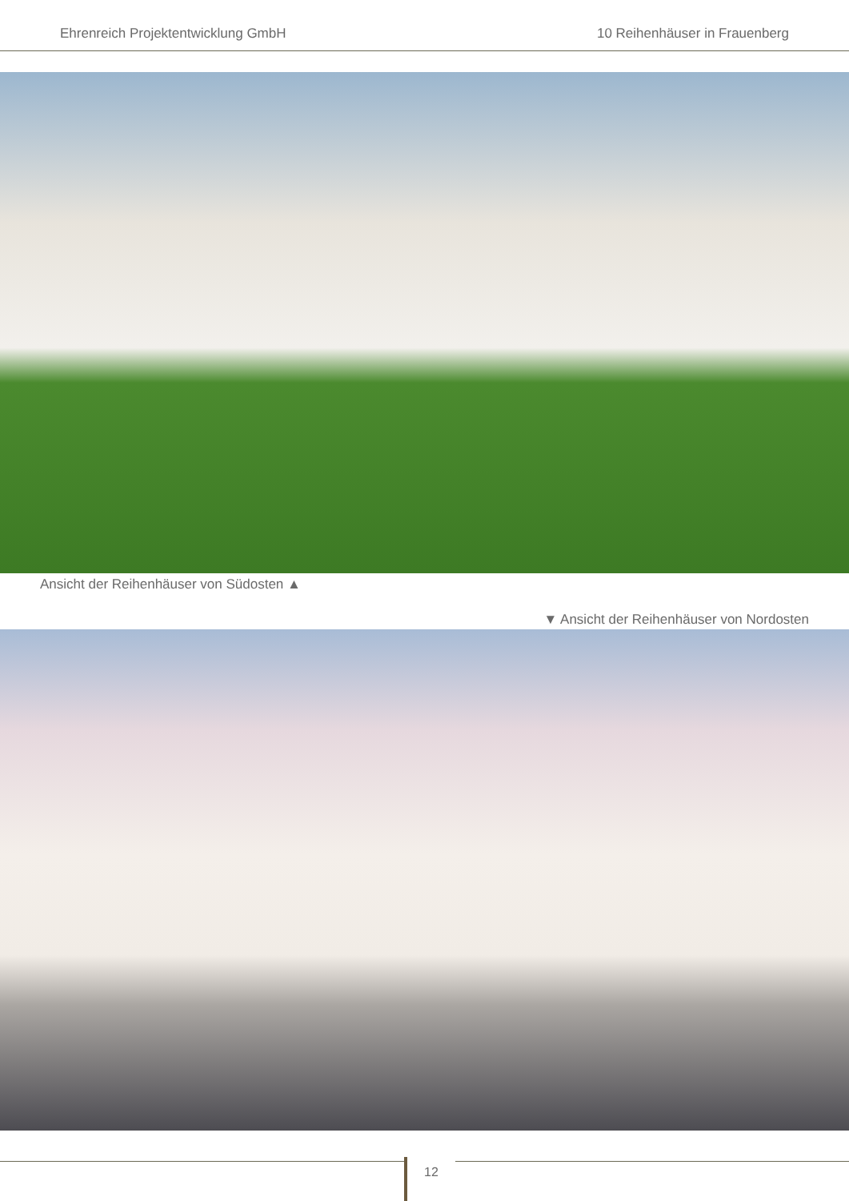Ehrenreich Projektentwicklung GmbH 10 Reihenhäuser in Frauenberg
Ansicht der Reihenhäuser von Südosten ▲
▼ Ansicht der Reihenhäuser von Nordosten
12